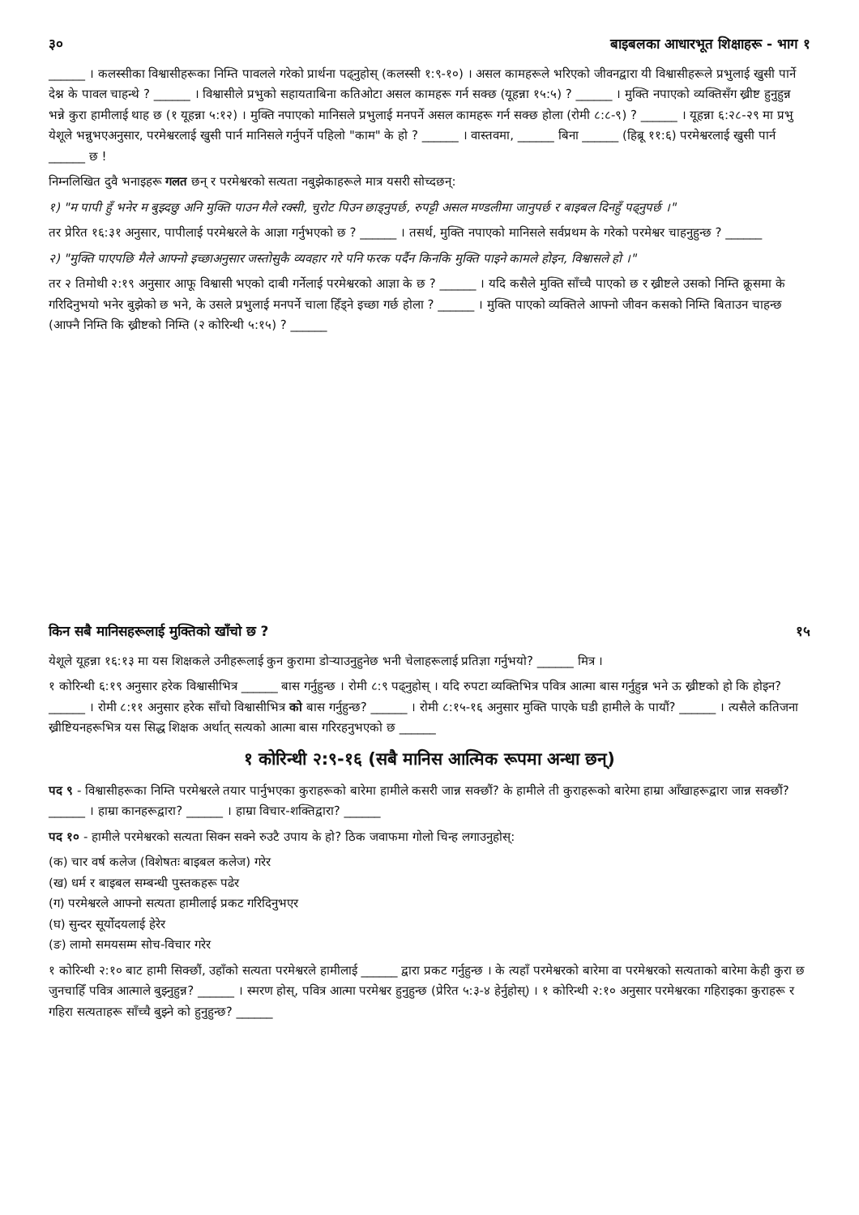३० बाइबलका आधारभूत शिक्षाहरू - भाग १
______ । कलस्सीका विश्वासीहरूका निम्ति पावलले गरेको प्रार्थना पढ्नुहोस् (कलस्सी १:९-१०) । असल कामहरूले भरिएको जीवनद्वारा यी विश्वासीहरूले प्रभुलाई खुसी पार्ने देश्न के पावल चाहन्थे ? ______ । विश्वासीले प्रभुको सहायताबिना कतिओटा असल कामहरू गर्न सक्छ (यूहन्ना १५:५) ? ______ । मुक्ति नपाएको व्यक्तिसँग ख्रीष्ट हुनुहुन्न भन्ने कुरा हामीलाई थाह छ (१ यूहन्ना ५:१२) । मुक्ति नपाएको मानिसले प्रभुलाई मनपर्ने असल कामहरू गर्न सक्छ होला (रोमी ८:८-९) ? ______ । यूहन्ना ६:२८-२९ मा प्रभु येशूले भन्नुभएअनुसार, परमेश्वरलाई खुसी पार्न मानिसले गर्नुपर्ने पहिलो "काम" के हो ? ______ । वास्तवमा, ______ बिना ______ (हिब्रू ११:६) परमेश्वरलाई खुसी पार्न ______ छ !
निम्नलिखित दुवै भनाइहरू गलत छन् र परमेश्वरको सत्यता नबुझेकाहरूले मात्र यसरी सोच्दछन्:
१) "म पापी हुँ भनेर म बुझ्दछु अनि मुक्ति पाउन मैले रक्सी, चुरोट पिउन छाड्नुपर्छ, रुपट्टी असल मण्डलीमा जानुपर्छ र बाइबल दिनहुँ पढ्नुपर्छ ।"
तर प्रेरित १६:३१ अनुसार, पापीलाई परमेश्वरले के आज्ञा गर्नुभएको छ ? ______ । तसर्थ, मुक्ति नपाएको मानिसले सर्वप्रथम के गरेको परमेश्वर चाहनुहुन्छ ? ______
२) "मुक्ति पाएपछि मैले आफ्नो इच्छाअनुसार जस्तोसुकै व्यवहार गरे पनि फरक पर्दैन किनकि मुक्ति पाइने कामले होइन, विश्वासले हो ।"
तर २ तिमोथी २:१९ अनुसार आफू विश्वासी भएको दाबी गर्नेलाई परमेश्वरको आज्ञा के छ ? ______ । यदि कसैले मुक्ति साँच्चै पाएको छ र ख्रीष्टले उसको निम्ति क्रूसमा के गरिदिनुभयो भनेर बुझेको छ भने, के उसले प्रभुलाई मनपर्ने चाला हिँड्ने इच्छा गर्छ होला ? ______ । मुक्ति पाएको व्यक्तिले आफ्नो जीवन कसको निम्ति बिताउन चाहन्छ (आफ्नै निम्ति कि ख्रीष्टको निम्ति (२ कोरिन्थी ५:१५) ? ______
किन सबै मानिसहरूलाई मुक्तिको खाँचो छ ? १५
येशूले यूहन्ना १६:१३ मा यस शिक्षकले उनीहरूलाई कुन कुरामा डोऱ्याउनुहुनेछ भनी चेलाहरूलाई प्रतिज्ञा गर्नुभयो? ______ मित्र ।
१ कोरिन्थी ६:१९ अनुसार हरेक विश्वासीभित्र ______ बास गर्नुहुन्छ । रोमी ८:९ पढ्नुहोस् । यदि रुपटा व्यक्तिभित्र पवित्र आत्मा बास गर्नुहुन्न भने ऊ ख्रीष्टको हो कि होइन? ______ । रोमी ८:११ अनुसार हरेक साँचो विश्वासीभित्र को बास गर्नुहुन्छ? ______ । रोमी ८:१५-१६ अनुसार मुक्ति पाएके घडी हामीले के पायौं? ______ । त्यसैले कतिजना ख्रीष्टियनहरूभित्र यस सिद्ध शिक्षक अर्थात् सत्यको आत्मा बास गरिरहनुभएको छ ______
१ कोरिन्थी २:९-१६ (सबै मानिस आत्मिक रूपमा अन्धा छन्)
पद ९ - विश्वासीहरूका निम्ति परमेश्वरले तयार पार्नुभएका कुराहरूको बारेमा हामीले कसरी जान्न सक्छौं? के हामीले ती कुराहरूको बारेमा हाम्रा आँखाहरूद्वारा जान्न सक्छौं? ______ । हाम्रा कानहरूद्वारा? ______ । हाम्रा विचार-शक्तिद्वारा? ______
पद १० - हामीले परमेश्वरको सत्यता सिक्न सक्ने रुउटै उपाय के हो? ठिक जवाफमा गोलो चिन्ह लगाउनुहोस्:
(क) चार वर्ष कलेज (विशेषतः बाइबल कलेज) गरेर
(ख) धर्म र बाइबल सम्बन्धी पुस्तकहरू पढेर
(ग) परमेश्वरले आफ्नो सत्यता हामीलाई प्रकट गरिदिनुभएर
(घ) सुन्दर सूर्योदयलाई हेरेर
(ङ) लामो समयसम्म सोच-विचार गरेर
१ कोरिन्थी २:१० बाट हामी सिक्छौं, उहाँको सत्यता परमेश्वरले हामीलाई ______ द्वारा प्रकट गर्नुहुन्छ । के त्यहाँ परमेश्वरको बारेमा वा परमेश्वरको सत्यताको बारेमा केही कुरा छ जुनचाहिँ पवित्र आत्माले बुझ्नुहुन्न? ______ । स्मरण होस्, पवित्र आत्मा परमेश्वर हुनुहुन्छ (प्रेरित ५:३-४ हेर्नुहोस्) । १ कोरिन्थी २:१० अनुसार परमेश्वरका गहिराइका कुराहरू र गहिरा सत्यताहरू साँच्चै बुझ्ने को हुनुहुन्छ? ______